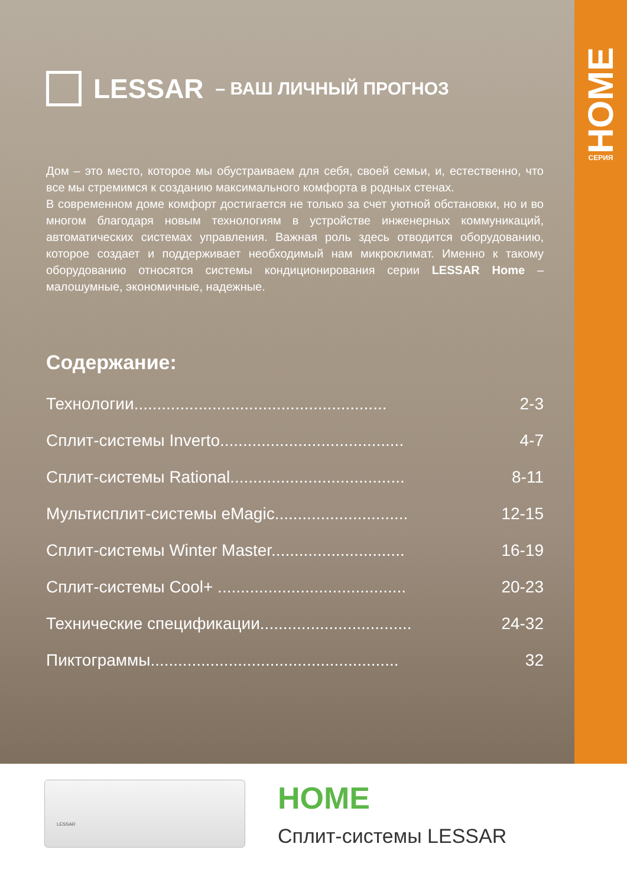HOME
СЕРИЯ
LESSAR – ВАШ ЛИЧНЫЙ ПРОГНОЗ
Дом – это место, которое мы обустраиваем для себя, своей семьи, и, естественно, что все мы стремимся к созданию максимального комфорта в родных стенах.
В современном доме комфорт достигается не только за счет уютной обстановки, но и во многом благодаря новым технологиям в устройстве инженерных коммуникаций, автоматических системах управления. Важная роль здесь отводится оборудованию, которое создает и поддерживает необходимый нам микроклимат. Именно к такому оборудованию относятся системы кондиционирования серии LESSAR Home – малошумные, экономичные, надежные.
Содержание:
Технологии....................................................... 2-3
Сплит-системы Inverto........................................ 4-7
Сплит-системы Rational...................................... 8-11
Мультисплит-системы eMagic............................. 12-15
Сплит-системы Winter Master............................. 16-19
Сплит-системы Cool+ ......................................... 20-23
Технические спецификации................................. 24-32
Пиктограммы...................................................... 32
LESSAR
HOME
Сплит-системы LESSAR